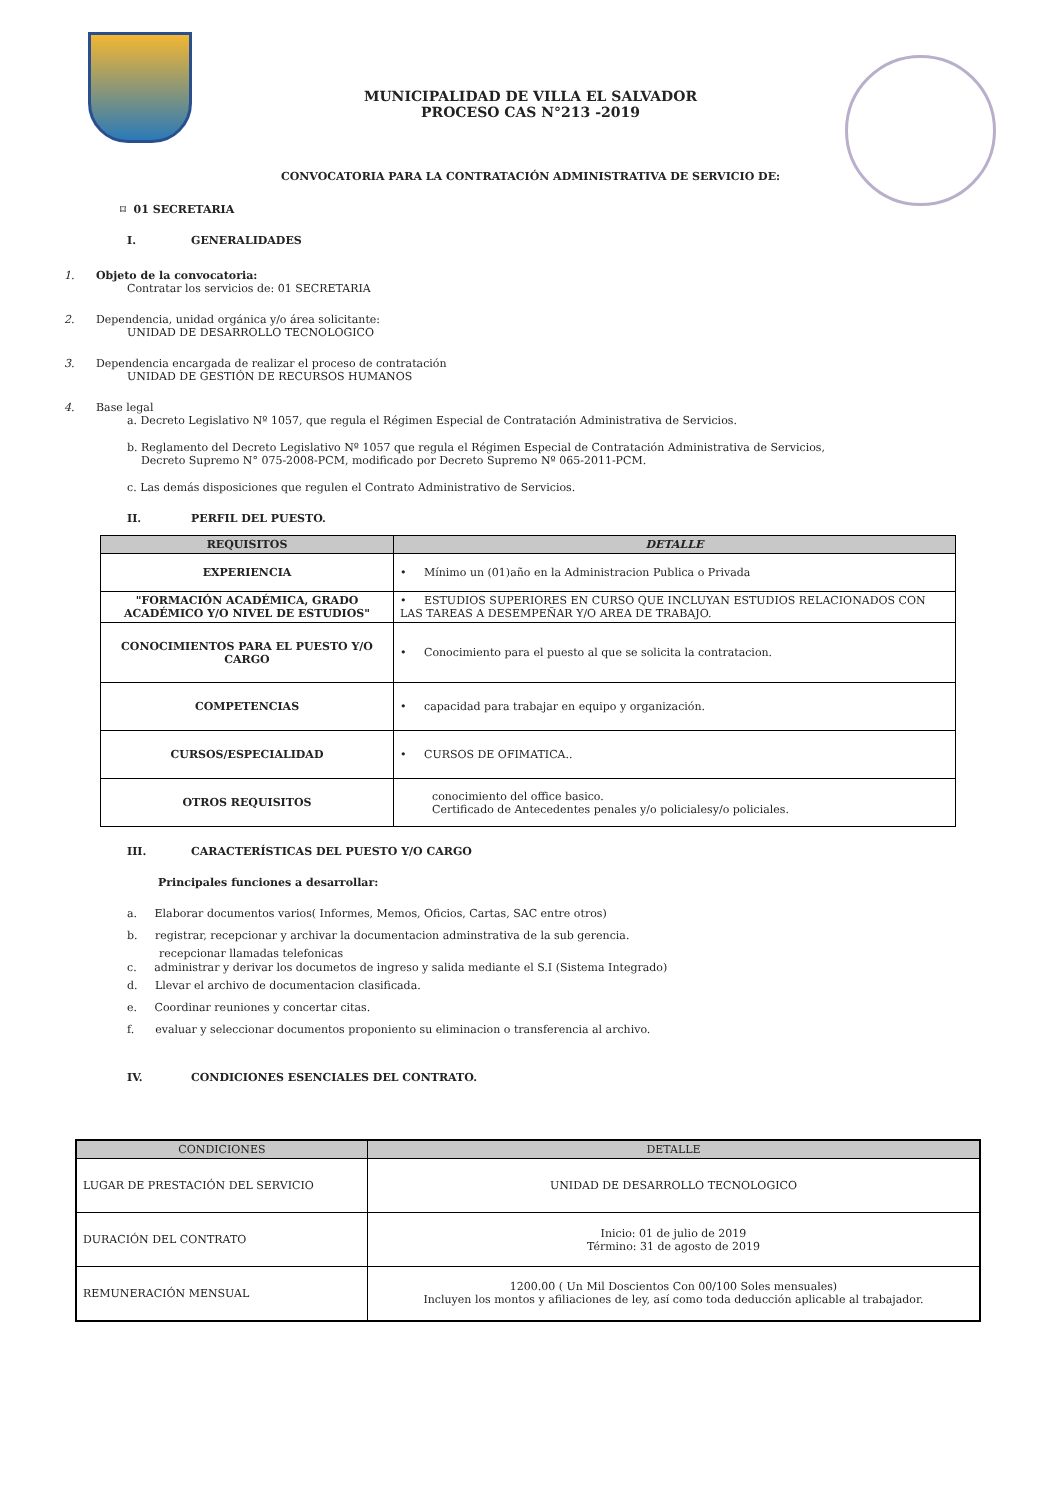MUNICIPALIDAD DE VILLA EL SALVADOR
PROCESO CAS N°213 -2019
CONVOCATORIA PARA LA CONTRATACIÓN ADMINISTRATIVA DE SERVICIO DE:
⌑ 01 SECRETARIA
I. GENERALIDADES
1. Objeto de la convocatoria:
Contratar los servicios de: 01 SECRETARIA
2. Dependencia, unidad orgánica y/o área solicitante:
UNIDAD DE DESARROLLO TECNOLOGICO
3. Dependencia encargada de realizar el proceso de contratación
UNIDAD DE GESTIÓN DE RECURSOS HUMANOS
4. Base legal
a. Decreto Legislativo Nº 1057, que regula el Régimen Especial de Contratación Administrativa de Servicios.
b. Reglamento del Decreto Legislativo Nº 1057 que regula el Régimen Especial de Contratación Administrativa de Servicios,
Decreto Supremo N° 075-2008-PCM, modificado por Decreto Supremo Nº 065-2011-PCM.
c. Las demás disposiciones que regulen el Contrato Administrativo de Servicios.
II. PERFIL DEL PUESTO.
| REQUISITOS | DETALLE |
| --- | --- |
| EXPERIENCIA | • Mínimo un (01)año en la Administracion Publica o Privada |
| "FORMACIÓN ACADÉMICA, GRADO ACADÉMICO Y/O NIVEL DE ESTUDIOS" | • ESTUDIOS SUPERIORES EN CURSO QUE INCLUYAN ESTUDIOS RELACIONADOS CON LAS TAREAS A DESEMPEÑAR Y/O AREA DE TRABAJO. |
| CONOCIMIENTOS PARA EL PUESTO Y/O CARGO | • Conocimiento para el puesto al que se solicita la contratacion. |
| COMPETENCIAS | • capacidad para trabajar en equipo y organización. |
| CURSOS/ESPECIALIDAD | • CURSOS DE OFIMATICA.. |
| OTROS REQUISITOS | conocimiento del office basico. Certificado de Antecedentes penales y/o policialesy/o policiales. |
III. CARACTERÍSTICAS DEL PUESTO Y/O CARGO
Principales funciones a desarrollar:
a. Elaborar documentos varios( Informes, Memos, Oficios, Cartas, SAC entre otros)
b. registrar, recepcionar y archivar la documentacion adminstrativa de la sub gerencia.
recepcionar llamadas telefonicas
c. administrar y derivar los documetos de ingreso y salida mediante el S.I (Sistema Integrado)
d. Llevar el archivo de documentacion clasificada.
e. Coordinar reuniones y concertar citas.
f. evaluar y seleccionar documentos proponiento su eliminacion o transferencia al archivo.
IV. CONDICIONES ESENCIALES DEL CONTRATO.
| CONDICIONES | DETALLE |
| --- | --- |
| LUGAR DE PRESTACIÓN DEL SERVICIO | UNIDAD DE DESARROLLO TECNOLOGICO |
| DURACIÓN DEL CONTRATO | Inicio: 01 de julio de 2019 Término: 31 de agosto de 2019 |
| REMUNERACIÓN MENSUAL | 1200.00 ( Un Mil Doscientos Con 00/100 Soles mensuales) Incluyen los montos y afiliaciones de ley, así como toda deducción aplicable al trabajador. |